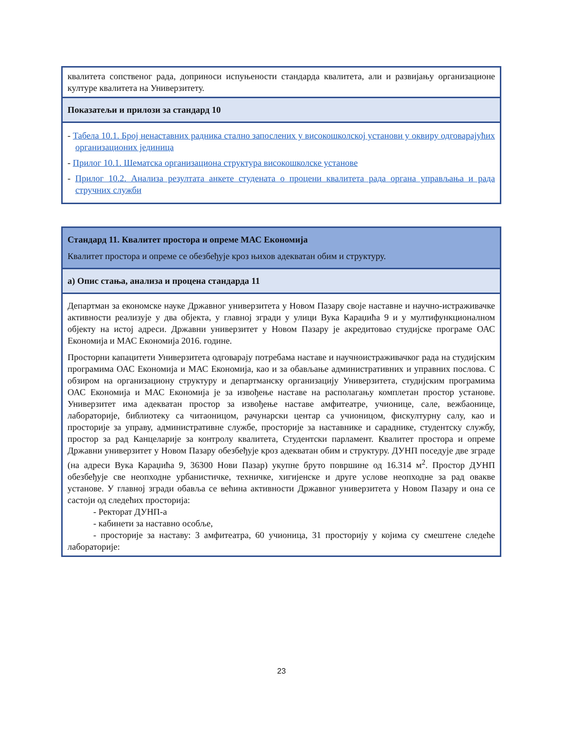| квалитета сопственог рада, доприноси испуњености стандарда квалитета, али и развијању организационе културе квалитета на Универзитету. |
| Показатељи и прилози за стандард 10 |
| - Табела 10.1. Број ненаставних радника стално запослених у високошколској установи у оквиру одговарајућих организационих јединица - Прилог 10.1. Шематска организациона структура високошколске установе - Прилог 10.2. Анализа резултата анкете студената о процени квалитета рада органа управљања и рада стручних служби |
| Стандард 11. Квалитет простора и опреме МАС Економија Квалитет простора и опреме се обезбеђује кроз њихов адекватан обим и структуру. |
| а) Опис стања, анализа и процена стандарда 11 |
| Департман за економске науке Државног универзитета у Новом Пазару своје наставне и научно-истраживачке активности реализује у два објекта, у главној згради у улици Вука Караџића 9 и у мултифункционалном објекту на истој адреси. Државни универзитет у Новом Пазару је акредитовао студијске програме ОАС Економија и МАС Економија 2016. године. Просторни капацитети Универзитета одговарају потребама наставе и научноистраживачког рада на студијским програмима ОАС Економија и МАС Економија, као и за обављање административних и управних послова. С обзиром на организациону структуру и департманску организацију Универзитета, студијским програмима ОАС Економија и МАС Економија је за извођење наставе на располагању комплетан простор установе. Универзитет има адекватан простор за извођење наставе амфитеатре, учионице, сале, вежбаонице, лабораторије, библиотеку са читаоницом, рачунарски центар са учионицом, фискултурну салу, као и просторије за управу, административне службе, просторије за наставнике и сараднике, студентску службу, простор за рад Канцеларије за контролу квалитета, Студентски парламент. Квалитет простора и опреме Државни универзитет у Новом Пазару обезбеђује кроз адекватан обим и структуру. ДУНП поседује две зграде (на адреси Вука Караџића 9, 36300 Нови Пазар) укупне бруто површине од 16.314 м<sup>2</sup>. Простор ДУНП обезбеђује све неопходне урбанистичке, техничке, хигијенске и друге услове неопходне за рад овакве установе. У главној згради обавља се већина активности Државног универзитета у Новом Пазару и она се састоји од следећих просторија: - Ректорат ДУНП-а - кабинети за наставно особље, - просторије за наставу: 3 амфитеатра, 60 учионица, 31 просторију у којима су смештене следеће лабораторије: |
23